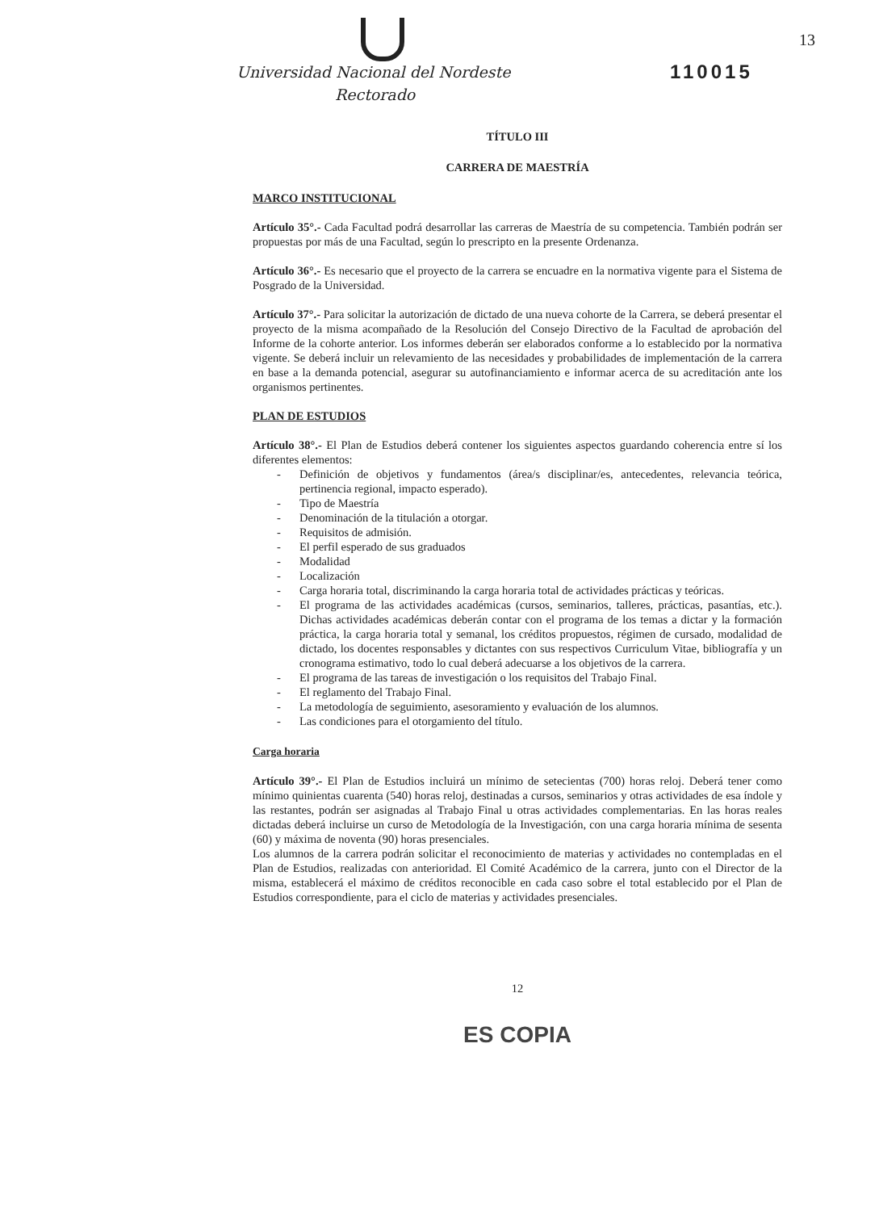13
110015
Universidad Nacional del Nordeste
Rectorado
TÍTULO III
CARRERA DE MAESTRÍA
MARCO INSTITUCIONAL
Artículo 35°.- Cada Facultad podrá desarrollar las carreras de Maestría de su competencia. También podrán ser propuestas por más de una Facultad, según lo prescripto en la presente Ordenanza.
Artículo 36°.- Es necesario que el proyecto de la carrera se encuadre en la normativa vigente para el Sistema de Posgrado de la Universidad.
Artículo 37°.- Para solicitar la autorización de dictado de una nueva cohorte de la Carrera, se deberá presentar el proyecto de la misma acompañado de la Resolución del Consejo Directivo de la Facultad de aprobación del Informe de la cohorte anterior. Los informes deberán ser elaborados conforme a lo establecido por la normativa vigente. Se deberá incluir un relevamiento de las necesidades y probabilidades de implementación de la carrera en base a la demanda potencial, asegurar su autofinanciamiento e informar acerca de su acreditación ante los organismos pertinentes.
PLAN DE ESTUDIOS
Artículo 38°.- El Plan de Estudios deberá contener los siguientes aspectos guardando coherencia entre sí los diferentes elementos:
- Definición de objetivos y fundamentos (área/s disciplinar/es, antecedentes, relevancia teórica, pertinencia regional, impacto esperado).
- Tipo de Maestría
- Denominación de la titulación a otorgar.
- Requisitos de admisión.
- El perfil esperado de sus graduados
- Modalidad
- Localización
- Carga horaria total, discriminando la carga horaria total de actividades prácticas y teóricas.
- El programa de las actividades académicas (cursos, seminarios, talleres, prácticas, pasantías, etc.). Dichas actividades académicas deberán contar con el programa de los temas a dictar y la formación práctica, la carga horaria total y semanal, los créditos propuestos, régimen de cursado, modalidad de dictado, los docentes responsables y dictantes con sus respectivos Curriculum Vitae, bibliografía y un cronograma estimativo, todo lo cual deberá adecuarse a los objetivos de la carrera.
- El programa de las tareas de investigación o los requisitos del Trabajo Final.
- El reglamento del Trabajo Final.
- La metodología de seguimiento, asesoramiento y evaluación de los alumnos.
- Las condiciones para el otorgamiento del título.
Carga horaria
Artículo 39°.- El Plan de Estudios incluirá un mínimo de setecientas (700) horas reloj. Deberá tener como mínimo quinientas cuarenta (540) horas reloj, destinadas a cursos, seminarios y otras actividades de esa índole y las restantes, podrán ser asignadas al Trabajo Final u otras actividades complementarias. En las horas reales dictadas deberá incluirse un curso de Metodología de la Investigación, con una carga horaria mínima de sesenta (60) y máxima de noventa (90) horas presenciales.
Los alumnos de la carrera podrán solicitar el reconocimiento de materias y actividades no contempladas en el Plan de Estudios, realizadas con anterioridad. El Comité Académico de la carrera, junto con el Director de la misma, establecerá el máximo de créditos reconocible en cada caso sobre el total establecido por el Plan de Estudios correspondiente, para el ciclo de materias y actividades presenciales.
12
ES COPIA